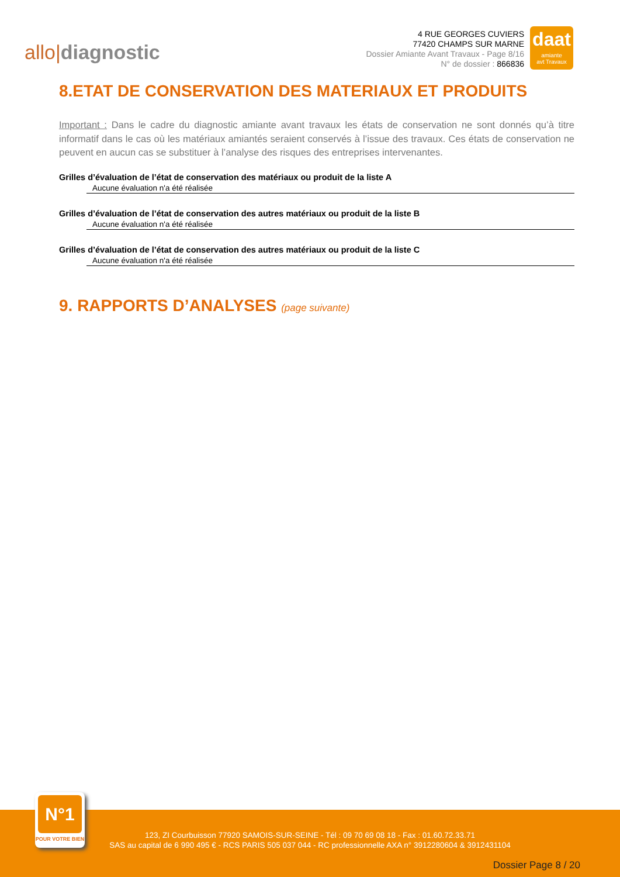allo|diagnostic
4 RUE GEORGES CUVIERS
77420 CHAMPS SUR MARNE
Dossier Amiante Avant Travaux - Page 8/16
N° de dossier : 866836
daat
amiante
avt Travaux
8.ETAT DE CONSERVATION DES MATERIAUX ET PRODUITS
Important : Dans le cadre du diagnostic amiante avant travaux les états de conservation ne sont donnés qu’à titre informatif dans le cas où les matériaux amiantés seraient conservés à l’issue des travaux. Ces états de conservation ne peuvent en aucun cas se substituer à l’analyse des risques des entreprises intervenantes.
Grilles d’évaluation de l’état de conservation des matériaux ou produit de la liste A
Aucune évaluation n'a été réalisée
Grilles d’évaluation de l’état de conservation des autres matériaux ou produit de la liste B
Aucune évaluation n'a été réalisée
Grilles d’évaluation de l’état de conservation des autres matériaux ou produit de la liste C
Aucune évaluation n'a été réalisée
9. RAPPORTS D’ANALYSES (page suivante)
123, ZI Courbuisson 77920 SAMOIS-SUR-SEINE - Tél : 09 70 69 08 18 - Fax : 01.60.72.33.71
SAS au capital de 6 990 495 € - RCS PARIS 505 037 044 - RC professionnelle AXA n° 3912280604 & 3912431104
Dossier Page 8 / 20
N°1
POUR VOTRE BIEN